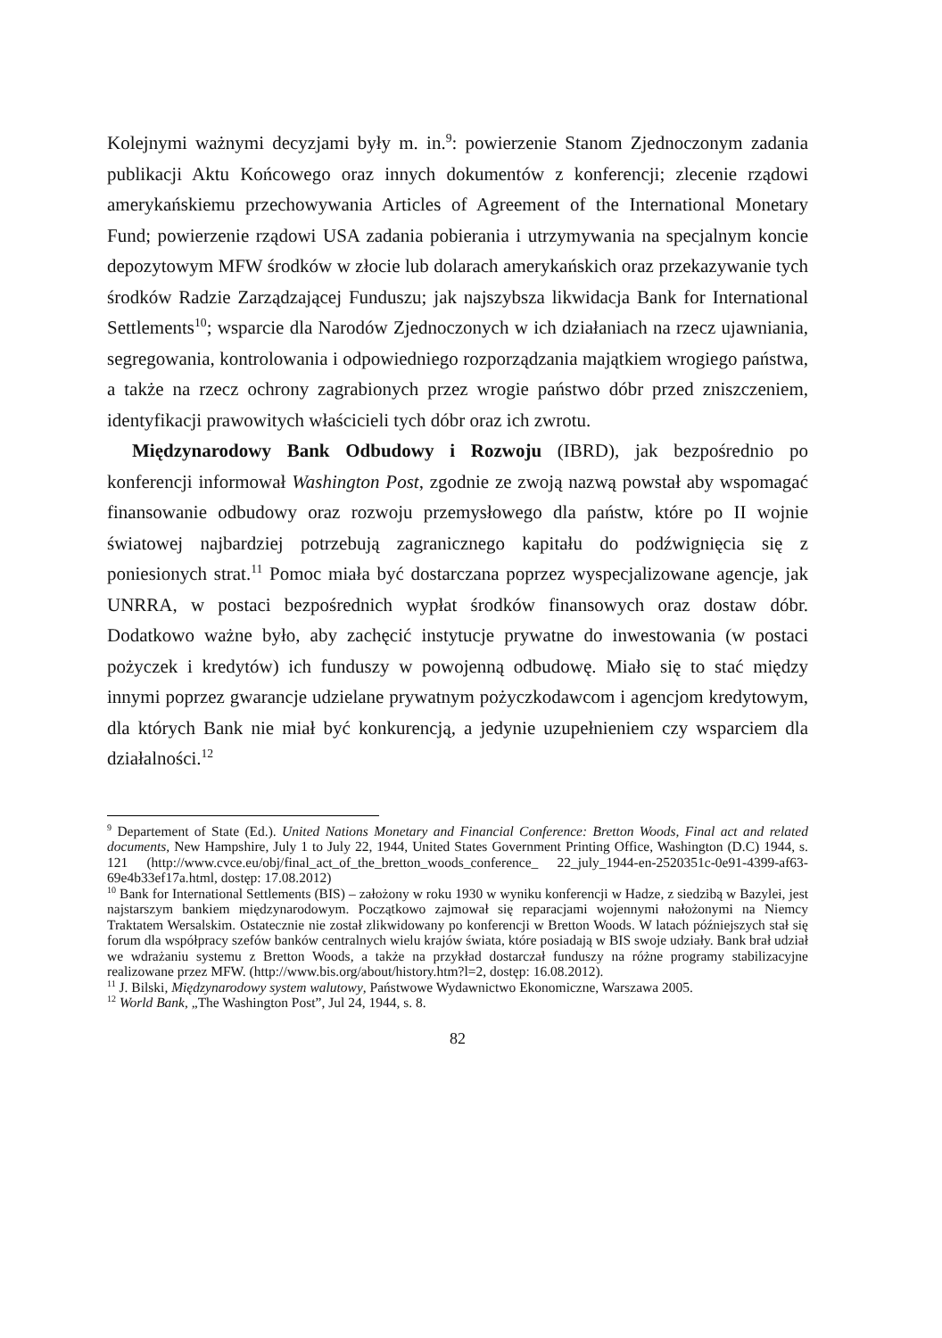Kolejnymi ważnymi decyzjami były m. in.<sup>9</sup>: powierzenie Stanom Zjednoczonym zadania publikacji Aktu Końcowego oraz innych dokumentów z konferencji; zlecenie rządowi amerykańskiemu przechowywania Articles of Agreement of the International Monetary Fund; powierzenie rządowi USA zadania pobierania i utrzymywania na specjalnym koncie depozytowym MFW środków w złocie lub dolarach amerykańskich oraz przekazywanie tych środków Radzie Zarządzającej Funduszu; jak najszybsza likwidacja Bank for International Settlements<sup>10</sup>; wsparcie dla Narodów Zjednoczonych w ich działaniach na rzecz ujawniania, segregowania, kontrolowania i odpowiedniego rozporządzania majątkiem wrogiego państwa, a także na rzecz ochrony zagrabionych przez wrogie państwo dóbr przed zniszczeniem, identyfikacji prawowitych właścicieli tych dóbr oraz ich zwrotu.
Międzynarodowy Bank Odbudowy i Rozwoju (IBRD), jak bezpośrednio po konferencji informował Washington Post, zgodnie ze zwoją nazwą powstał aby wspomagać finansowanie odbudowy oraz rozwoju przemysłowego dla państw, które po II wojnie światowej najbardziej potrzebują zagranicznego kapitału do podźwignięcia się z poniesionych strat.<sup>11</sup> Pomoc miała być dostarczana poprzez wyspecjalizowane agencje, jak UNRRA, w postaci bezpośrednich wypłat środków finansowych oraz dostaw dóbr. Dodatkowo ważne było, aby zachęcić instytucje prywatne do inwestowania (w postaci pożyczek i kredytów) ich funduszy w powojenną odbudowę. Miało się to stać między innymi poprzez gwarancje udzielane prywatnym pożyczkodawcom i agencjom kredytowym, dla których Bank nie miał być konkurencją, a jedynie uzupełnieniem czy wsparciem dla działalności.<sup>12</sup>
<sup>9</sup> Departement of State (Ed.). United Nations Monetary and Financial Conference: Bretton Woods, Final act and related documents, New Hampshire, July 1 to July 22, 1944, United States Government Printing Office, Washington (D.C) 1944, s. 121 (http://www.cvce.eu/obj/final_act_of_the_bretton_woods_conference_ 22_july_1944-en-2520351c-0e91-4399-af63-69e4b33ef17a.html, dostęp: 17.08.2012)
<sup>10</sup> Bank for International Settlements (BIS) – założony w roku 1930 w wyniku konferencji w Hadze, z siedzibą w Bazylei, jest najstarszym bankiem międzynarodowym. Początkowo zajmował się reparacjami wojennymi nałożonymi na Niemcy Traktatem Wersalskim. Ostatecznie nie został zlikwidowany po konferencji w Bretton Woods. W latach późniejszych stał się forum dla współpracy szefów banków centralnych wielu krajów świata, które posiadają w BIS swoje udziały. Bank brał udział we wdrażaniu systemu z Bretton Woods, a także na przykład dostarczał funduszy na różne programy stabilizacyjne realizowane przez MFW. (http://www.bis.org/about/history.htm?l=2, dostęp: 16.08.2012).
<sup>11</sup> J. Bilski, Międzynarodowy system walutowy, Państwowe Wydawnictwo Ekonomiczne, Warszawa 2005.
<sup>12</sup> World Bank, „The Washington Post”, Jul 24, 1944, s. 8.
82